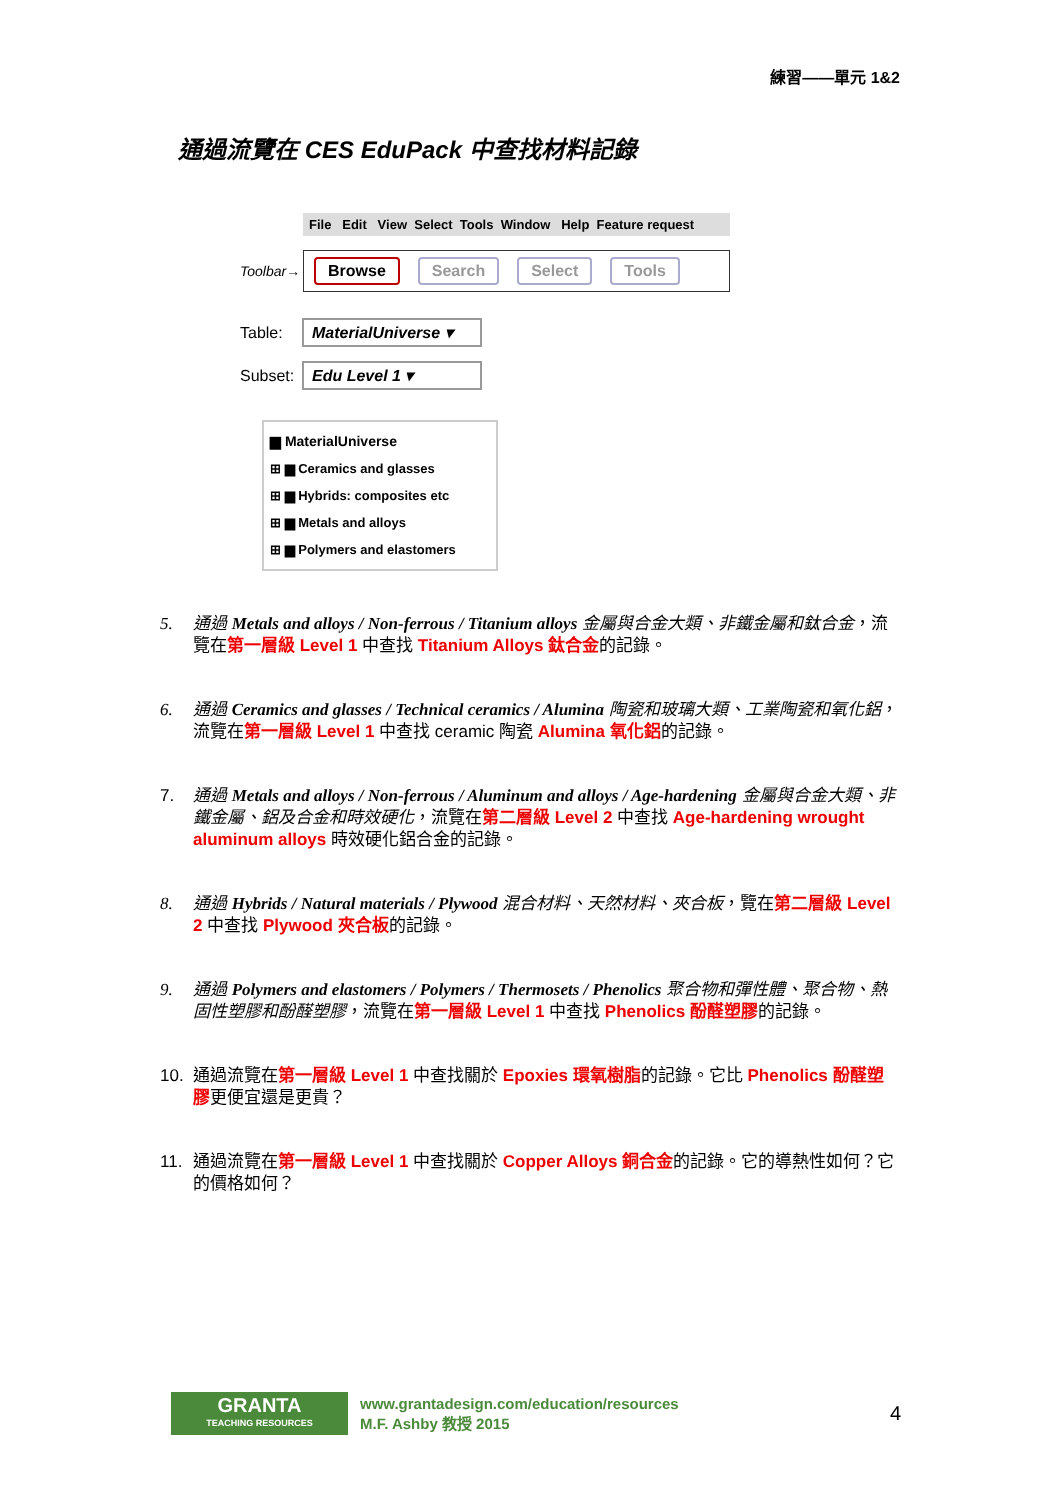練習——單元 1&2
通過流覽在 CES EduPack 中查找材料記錄
File Edit View Select Tools Window Help Feature request
Toolbar→
Browse Search Select Tools
Table: MaterialUniverse ▾
Subset: Edu Level 1 ▾
▆ MaterialUniverse
⊞ ▆ Ceramics and glasses
⊞ ▆ Hybrids: composites etc
⊞ ▆ Metals and alloys
⊞ ▆ Polymers and elastomers
5. 通過 Metals and alloys / Non-ferrous / Titanium alloys 金屬與合金大類、非鐵金屬和鈦合金，流覽在第一層級 Level 1 中查找 Titanium Alloys 鈦合金的記錄。
6. 通過 Ceramics and glasses / Technical ceramics / Alumina 陶瓷和玻璃大類、工業陶瓷和氧化鋁，流覽在第一層級 Level 1 中查找 ceramic 陶瓷 Alumina 氧化鋁的記錄。
7. 通過 Metals and alloys / Non-ferrous / Aluminum and alloys / Age-hardening 金屬與合金大類、非鐵金屬、鋁及合金和時效硬化，流覽在第二層級 Level 2 中查找 Age-hardening wrought aluminum alloys 時效硬化鋁合金的記錄。
8. 通過 Hybrids / Natural materials / Plywood 混合材料、天然材料、夾合板，覽在第二層級 Level 2 中查找 Plywood 夾合板的記錄。
9. 通過 Polymers and elastomers / Polymers / Thermosets / Phenolics 聚合物和彈性體、聚合物、熱固性塑膠和酚醛塑膠，流覽在第一層級 Level 1 中查找 Phenolics 酚醛塑膠的記錄。
10. 通過流覽在第一層級 Level 1 中查找關於 Epoxies 環氧樹脂的記錄。它比 Phenolics 酚醛塑膠更便宜還是更貴？
11. 通過流覽在第一層級 Level 1 中查找關於 Copper Alloys 銅合金的記錄。它的導熱性如何？它的價格如何？
GRANTA
TEACHING RESOURCES
www.grantadesign.com/education/resources
M.F. Ashby 教授 2015
4